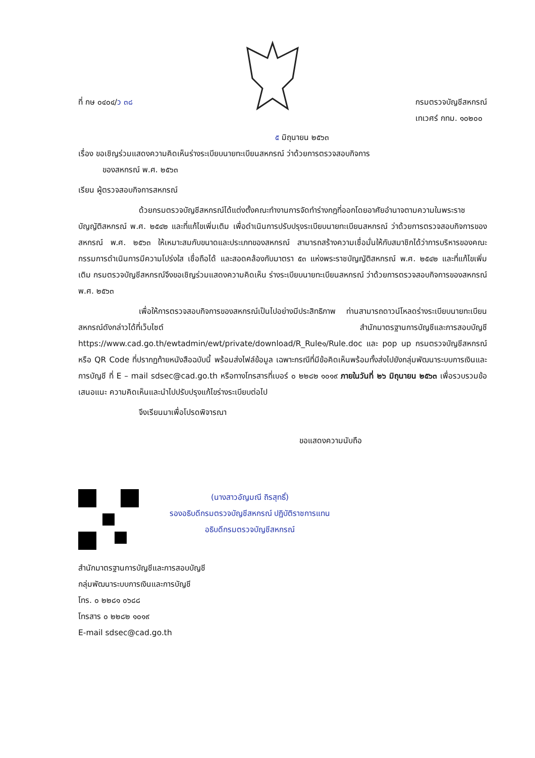ที่ กษ ๐๔๐๔/ว ๓๘ กรมตรวจบัญชีสหกรณ์
เทเวศร์ กทม. ๑๐๒๐๐
๕ มิถุนายน ๒๕๖๓
เรื่อง ขอเชิญร่วมแสดงความคิดเห็นร่างระเบียบนายทะเบียนสหกรณ์ ว่าด้วยการตรวจสอบกิจการ
ของสหกรณ์ พ.ศ. ๒๕๖๓
เรียน ผู้ตรวจสอบกิจการสหกรณ์
ด้วยกรมตรวจบัญชีสหกรณ์ได้แต่งตั้งคณะทำงานการจัดทำร่างกฎที่ออกโดยอาศัยอำนาจตามความในพระราชบัญญัติสหกรณ์ พ.ศ. ๒๕๔๒ และที่แก้ไขเพิ่มเติม เพื่อดำเนินการปรับปรุงระเบียบนายทะเบียนสหกรณ์ ว่าด้วยการตรวจสอบกิจการของสหกรณ์ พ.ศ. ๒๕๖๓ ให้เหมาะสมกับขนาดและประเภทของสหกรณ์ สามารถสร้างความเชื่อมั่นให้กับสมาชิกได้ว่าการบริหารของคณะกรรมการดำเนินการมีความโปร่งใส เชื่อถือได้ และสอดคล้องกับมาตรา ๕๓ แห่งพระราชบัญญัติสหกรณ์ พ.ศ. ๒๕๔๒ และที่แก้ไขเพิ่มเติม กรมตรวจบัญชีสหกรณ์จึงขอเชิญร่วมแสดงความคิดเห็น ร่างระเบียบนายทะเบียนสหกรณ์ ว่าด้วยการตรวจสอบกิจการของสหกรณ์ พ.ศ. ๒๕๖๓
เพื่อให้การตรวจสอบกิจการของสหกรณ์เป็นไปอย่างมีประสิทธิภาพ ท่านสามารถดาวน์โหลดร่างระเบียบนายทะเบียนสหกรณ์ดังกล่าวได้ที่เว็บไซต์ สำนักมาตรฐานการบัญชีและการสอบบัญชี https://www.cad.go.th/ewtadmin/ewt/private/download/R_Rule๑/Rule.doc และ pop up กรมตรวจบัญชีสหกรณ์ หรือ QR Code ที่ปรากฏท้ายหนังสือฉบับนี้ พร้อมส่งไฟล์ข้อมูล เฉพาะกรณีที่มีข้อคิดเห็นพร้อมทั้งส่งไปยังกลุ่มพัฒนาระบบการเงินและการบัญชี ที่ E – mail sdsec@cad.go.th หรือทางโทรสารที่เบอร์ ๐ ๒๒๘๒ ๑๐๑๙ ภายในวันที่ ๒๖ มิถุนายน ๒๕๖๓ เพื่อรวบรวมข้อเสนอแนะ ความคิดเห็นและนำไปปรับปรุงแก้ไขร่างระเบียบต่อไป
จึงเรียนมาเพื่อโปรดพิจารณา
ขอแสดงความนับถือ
(นางสาวอัญมณี ถิรสุทธิ์)
รองอธิบดีกรมตรวจบัญชีสหกรณ์ ปฏิบัติราชการแทน
อธิบดีกรมตรวจบัญชีสหกรณ์
สำนักมาตรฐานการบัญชีและการสอบบัญชี
กลุ่มพัฒนาระบบการเงินและการบัญชี
โทร. ๐ ๒๒๘๑ ๐๖๘๘
โทรสาร ๐ ๒๒๘๒ ๑๐๑๙
E-mail sdsec@cad.go.th